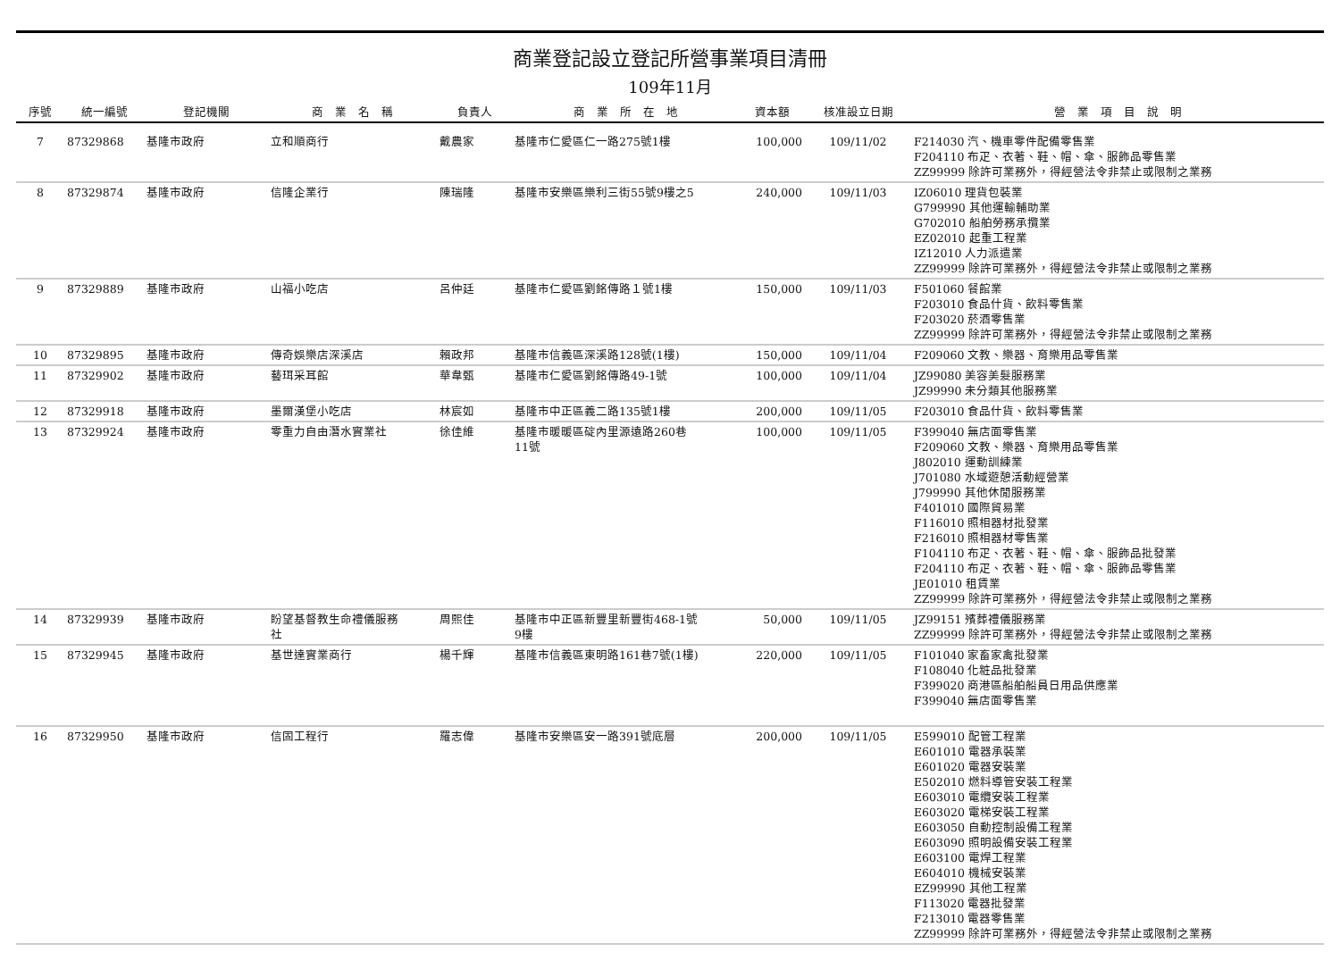商業登記設立登記所營事業項目清冊
109年11月
| 序號 | 統一編號 | 登記機關 | 商 業 名 稱 | 負責人 | 商 業 所 在 地 | 資本額 | 核准設立日期 | 營 業 項 目 說 明 |
| --- | --- | --- | --- | --- | --- | --- | --- | --- |
| 7 | 87329868 | 基隆市政府 | 立和順商行 | 戴農家 | 基隆市仁愛區仁一路275號1樓 | 100,000 | 109/11/02 | F214030 汽、機車零件配備零售業 F204110 布疋、衣著、鞋、帽、傘、服飾品零售業 ZZ99999 除許可業務外，得經營法令非禁止或限制之業務 |
| 8 | 87329874 | 基隆市政府 | 信隆企業行 | 陳瑞隆 | 基隆市安樂區樂利三街55號9樓之5 | 240,000 | 109/11/03 | IZ06010 理貨包裝業 G799990 其他運輸輔助業 G702010 船舶勞務承攬業 EZ02010 起重工程業 IZ12010 人力派遣業 ZZ99999 除許可業務外，得經營法令非禁止或限制之業務 |
| 9 | 87329889 | 基隆市政府 | 山福小吃店 | 呂仲廷 | 基隆市仁愛區劉銘傳路１號1樓 | 150,000 | 109/11/03 | F501060 餐館業 F203010 食品什貨、飲料零售業 F203020 菸酒零售業 ZZ99999 除許可業務外，得經營法令非禁止或限制之業務 |
| 10 | 87329895 | 基隆市政府 | 傳奇娛樂店深溪店 | 賴政邦 | 基隆市信義區深溪路128號(1樓) | 150,000 | 109/11/04 | F209060 文教、樂器、育樂用品零售業 |
| 11 | 87329902 | 基隆市政府 | 藝珥采耳館 | 華韋甄 | 基隆市仁愛區劉銘傳路49-1號 | 100,000 | 109/11/04 | JZ99080 美容美髮服務業 JZ99990 未分類其他服務業 |
| 12 | 87329918 | 基隆市政府 | 墨爾漢堡小吃店 | 林宸如 | 基隆市中正區義二路135號1樓 | 200,000 | 109/11/05 | F203010 食品什貨、飲料零售業 |
| 13 | 87329924 | 基隆市政府 | 零重力自由潛水實業社 | 徐佳維 | 基隆市暖暖區碇內里源遠路260巷 11號 | 100,000 | 109/11/05 | F399040 無店面零售業 F209060 文教、樂器、育樂用品零售業 J802010 運動訓練業 J701080 水域遊憩活動經營業 J799990 其他休閒服務業 F401010 國際貿易業 F116010 照相器材批發業 F216010 照相器材零售業 F104110 布疋、衣著、鞋、帽、傘、服飾品批發業 F204110 布疋、衣著、鞋、帽、傘、服飾品零售業 JE01010 租賃業 ZZ99999 除許可業務外，得經營法令非禁止或限制之業務 |
| 14 | 87329939 | 基隆市政府 | 盼望基督教生命禮儀服務 社 | 周熙佳 | 基隆市中正區新豐里新豐街468-1號 9樓 | 50,000 | 109/11/05 | JZ99151 殯葬禮儀服務業 ZZ99999 除許可業務外，得經營法令非禁止或限制之業務 |
| 15 | 87329945 | 基隆市政府 | 基世達實業商行 | 楊千輝 | 基隆市信義區東明路161巷7號(1樓) | 220,000 | 109/11/05 | F101040 家畜家禽批發業 F108040 化粧品批發業 F399020 商港區船舶船員日用品供應業 F399040 無店面零售業 |
| 16 | 87329950 | 基隆市政府 | 信固工程行 | 羅志偉 | 基隆市安樂區安一路391號底層 | 200,000 | 109/11/05 | E599010 配管工程業 E601010 電器承裝業 E601020 電器安裝業 E502010 燃料導管安裝工程業 E603010 電纜安裝工程業 E603020 電梯安裝工程業 E603050 自動控制設備工程業 E603090 照明設備安裝工程業 E603100 電焊工程業 E604010 機械安裝業 EZ99990 其他工程業 F113020 電器批發業 F213010 電器零售業 ZZ99999 除許可業務外，得經營法令非禁止或限制之業務 |